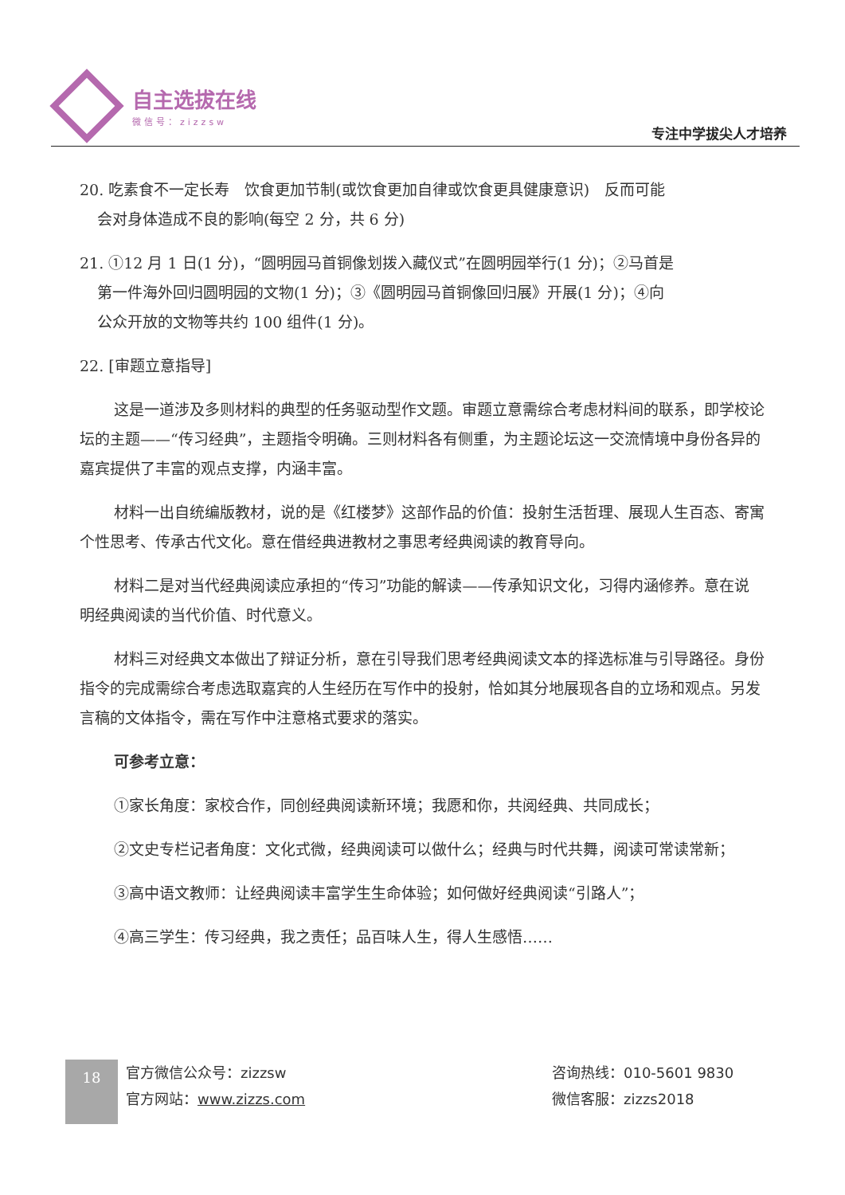自主选拔在线
微信号：zizzsw
专注中学拔尖人才培养
20. 吃素食不一定长寿　饮食更加节制(或饮食更加自律或饮食更具健康意识)　反而可能
会对身体造成不良的影响(每空 2 分，共 6 分)
21. ①12 月 1 日(1 分)，“圆明园马首铜像划拨入藏仪式”在圆明园举行(1 分)；②马首是
第一件海外回归圆明园的文物(1 分)；③《圆明园马首铜像回归展》开展(1 分)；④向
公众开放的文物等共约 100 组件(1 分)。
22. [审题立意指导]
这是一道涉及多则材料的典型的任务驱动型作文题。审题立意需综合考虑材料间的联系，即学校论坛的主题——“传习经典”，主题指令明确。三则材料各有侧重，为主题论坛这一交流情境中身份各异的嘉宾提供了丰富的观点支撑，内涵丰富。
材料一出自统编版教材，说的是《红楼梦》这部作品的价值：投射生活哲理、展现人生百态、寄寓个性思考、传承古代文化。意在借经典进教材之事思考经典阅读的教育导向。
材料二是对当代经典阅读应承担的“传习”功能的解读——传承知识文化，习得内涵修养。意在说明经典阅读的当代价值、时代意义。
材料三对经典文本做出了辩证分析，意在引导我们思考经典阅读文本的择选标准与引导路径。身份指令的完成需综合考虑选取嘉宾的人生经历在写作中的投射，恰如其分地展现各自的立场和观点。另发言稿的文体指令，需在写作中注意格式要求的落实。
可参考立意：
①家长角度：家校合作，同创经典阅读新环境；我愿和你，共阅经典、共同成长；
②文史专栏记者角度：文化式微，经典阅读可以做什么；经典与时代共舞，阅读可常读常新；
③高中语文教师：让经典阅读丰富学生生命体验；如何做好经典阅读“引路人”；
④高三学生：传习经典，我之责任；品百味人生，得人生感悟……
18
官方微信公众号：zizzsw
官方网站：www.zizzs.com
咨询热线：010-5601 9830
微信客服：zizzs2018